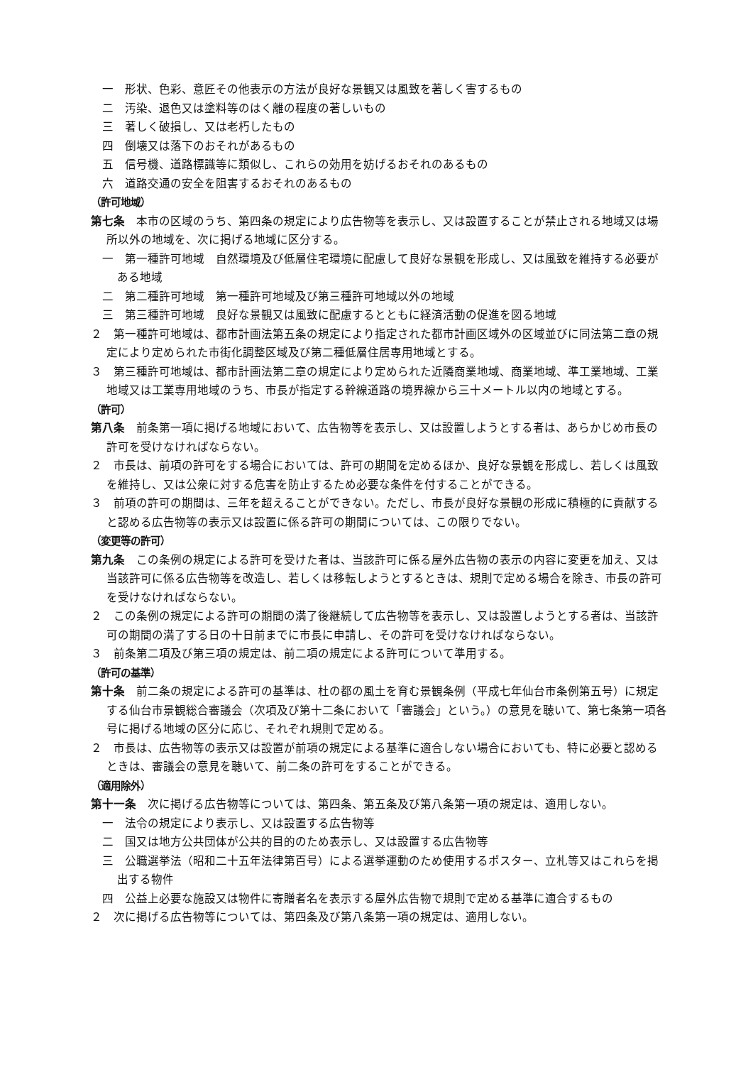一　形状、色彩、意匠その他表示の方法が良好な景観又は風致を著しく害するもの
二　汚染、退色又は塗料等のはく離の程度の著しいもの
三　著しく破損し、又は老朽したもの
四　倒壊又は落下のおそれがあるもの
五　信号機、道路標識等に類似し、これらの効用を妨げるおそれのあるもの
六　道路交通の安全を阻害するおそれのあるもの
（許可地域）
第七条　本市の区域のうち、第四条の規定により広告物等を表示し、又は設置することが禁止される地域又は場所以外の地域を、次に掲げる地域に区分する。
一　第一種許可地域　自然環境及び低層住宅環境に配慮して良好な景観を形成し、又は風致を維持する必要がある地域
二　第二種許可地域　第一種許可地域及び第三種許可地域以外の地域
三　第三種許可地域　良好な景観又は風致に配慮するとともに経済活動の促進を図る地域
２　第一種許可地域は、都市計画法第五条の規定により指定された都市計画区域外の区域並びに同法第二章の規定により定められた市街化調整区域及び第二種低層住居専用地域とする。
３　第三種許可地域は、都市計画法第二章の規定により定められた近隣商業地域、商業地域、準工業地域、工業地域又は工業専用地域のうち、市長が指定する幹線道路の境界線から三十メートル以内の地域とする。
（許可）
第八条　前条第一項に掲げる地域において、広告物等を表示し、又は設置しようとする者は、あらかじめ市長の許可を受けなければならない。
２　市長は、前項の許可をする場合においては、許可の期間を定めるほか、良好な景観を形成し、若しくは風致を維持し、又は公衆に対する危害を防止するため必要な条件を付することができる。
３　前項の許可の期間は、三年を超えることができない。ただし、市長が良好な景観の形成に積極的に貢献すると認める広告物等の表示又は設置に係る許可の期間については、この限りでない。
（変更等の許可）
第九条　この条例の規定による許可を受けた者は、当該許可に係る屋外広告物の表示の内容に変更を加え、又は当該許可に係る広告物等を改造し、若しくは移転しようとするときは、規則で定める場合を除き、市長の許可を受けなければならない。
２　この条例の規定による許可の期間の満了後継続して広告物等を表示し、又は設置しようとする者は、当該許可の期間の満了する日の十日前までに市長に申請し、その許可を受けなければならない。
３　前条第二項及び第三項の規定は、前二項の規定による許可について準用する。
（許可の基準）
第十条　前二条の規定による許可の基準は、杜の都の風土を育む景観条例（平成七年仙台市条例第五号）に規定する仙台市景観総合審議会（次項及び第十二条において「審議会」という。）の意見を聴いて、第七条第一項各号に掲げる地域の区分に応じ、それぞれ規則で定める。
２　市長は、広告物等の表示又は設置が前項の規定による基準に適合しない場合においても、特に必要と認めるときは、審議会の意見を聴いて、前二条の許可をすることができる。
（適用除外）
第十一条　次に掲げる広告物等については、第四条、第五条及び第八条第一項の規定は、適用しない。
一　法令の規定により表示し、又は設置する広告物等
二　国又は地方公共団体が公共的目的のため表示し、又は設置する広告物等
三　公職選挙法（昭和二十五年法律第百号）による選挙運動のため使用するポスター、立札等又はこれらを掲出する物件
四　公益上必要な施設又は物件に寄贈者名を表示する屋外広告物で規則で定める基準に適合するもの
２　次に掲げる広告物等については、第四条及び第八条第一項の規定は、適用しない。